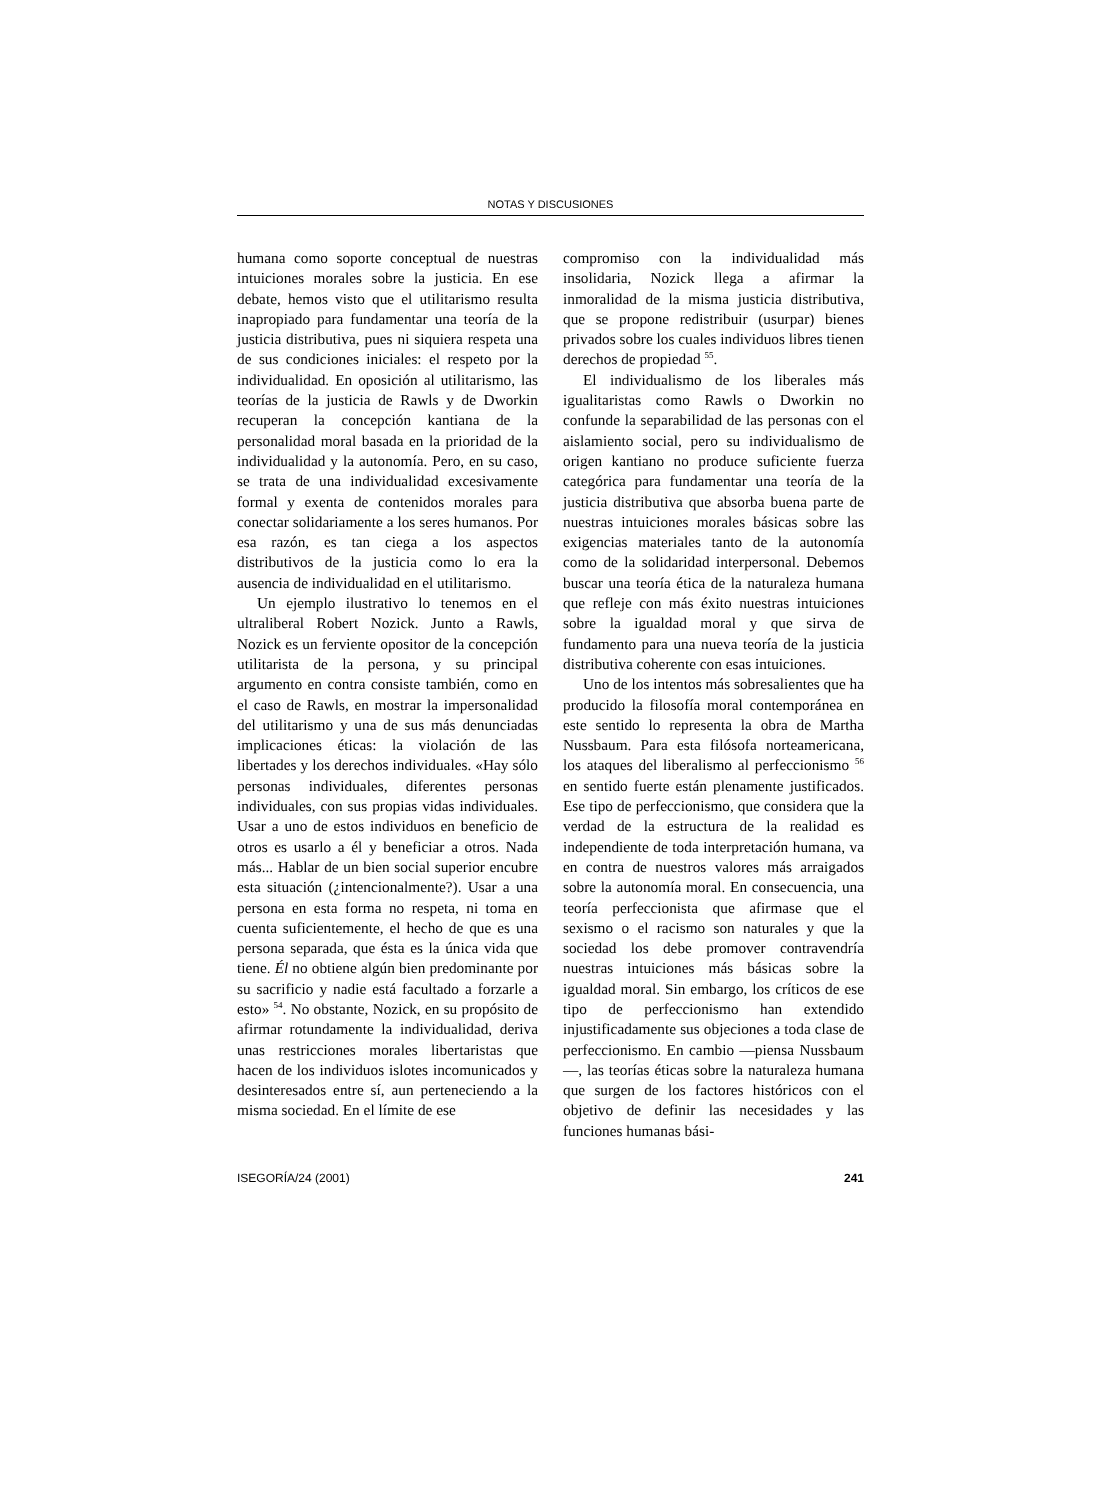NOTAS Y DISCUSIONES
humana como soporte conceptual de nuestras intuiciones morales sobre la justicia. En ese debate, hemos visto que el utilitarismo resulta inapropiado para fundamentar una teoría de la justicia distributiva, pues ni siquiera respeta una de sus condiciones iniciales: el respeto por la individualidad. En oposición al utilitarismo, las teorías de la justicia de Rawls y de Dworkin recuperan la concepción kantiana de la personalidad moral basada en la prioridad de la individualidad y la autonomía. Pero, en su caso, se trata de una individualidad excesivamente formal y exenta de contenidos morales para conectar solidariamente a los seres humanos. Por esa razón, es tan ciega a los aspectos distributivos de la justicia como lo era la ausencia de individualidad en el utilitarismo.
Un ejemplo ilustrativo lo tenemos en el ultraliberal Robert Nozick. Junto a Rawls, Nozick es un ferviente opositor de la concepción utilitarista de la persona, y su principal argumento en contra consiste también, como en el caso de Rawls, en mostrar la impersonalidad del utilitarismo y una de sus más denunciadas implicaciones éticas: la violación de las libertades y los derechos individuales. «Hay sólo personas individuales, diferentes personas individuales, con sus propias vidas individuales. Usar a uno de estos individuos en beneficio de otros es usarlo a él y beneficiar a otros. Nada más... Hablar de un bien social superior encubre esta situación (¿intencionalmente?). Usar a una persona en esta forma no respeta, ni toma en cuenta suficientemente, el hecho de que es una persona separada, que ésta es la única vida que tiene. Él no obtiene algún bien predominante por su sacrificio y nadie está facultado a forzarle a esto» <sup>54</sup>. No obstante, Nozick, en su propósito de afirmar rotundamente la individualidad, deriva unas restricciones morales libertaristas que hacen de los individuos islotes incomunicados y desinteresados entre sí, aun perteneciendo a la misma sociedad. En el límite de ese
compromiso con la individualidad más insolidaria, Nozick llega a afirmar la inmoralidad de la misma justicia distributiva, que se propone redistribuir (usurpar) bienes privados sobre los cuales individuos libres tienen derechos de propiedad <sup>55</sup>.
El individualismo de los liberales más igualitaristas como Rawls o Dworkin no confunde la separabilidad de las personas con el aislamiento social, pero su individualismo de origen kantiano no produce suficiente fuerza categórica para fundamentar una teoría de la justicia distributiva que absorba buena parte de nuestras intuiciones morales básicas sobre las exigencias materiales tanto de la autonomía como de la solidaridad interpersonal. Debemos buscar una teoría ética de la naturaleza humana que refleje con más éxito nuestras intuiciones sobre la igualdad moral y que sirva de fundamento para una nueva teoría de la justicia distributiva coherente con esas intuiciones.
Uno de los intentos más sobresalientes que ha producido la filosofía moral contemporánea en este sentido lo representa la obra de Martha Nussbaum. Para esta filósofa norteamericana, los ataques del liberalismo al perfeccionismo <sup>56</sup> en sentido fuerte están plenamente justificados. Ese tipo de perfeccionismo, que considera que la verdad de la estructura de la realidad es independiente de toda interpretación humana, va en contra de nuestros valores más arraigados sobre la autonomía moral. En consecuencia, una teoría perfeccionista que afirmase que el sexismo o el racismo son naturales y que la sociedad los debe promover contravendría nuestras intuiciones más básicas sobre la igualdad moral. Sin embargo, los críticos de ese tipo de perfeccionismo han extendido injustificadamente sus objeciones a toda clase de perfeccionismo. En cambio —piensa Nussbaum—, las teorías éticas sobre la naturaleza humana que surgen de los factores históricos con el objetivo de definir las necesidades y las funciones humanas bási-
ISEGORÍA/24 (2001) 241